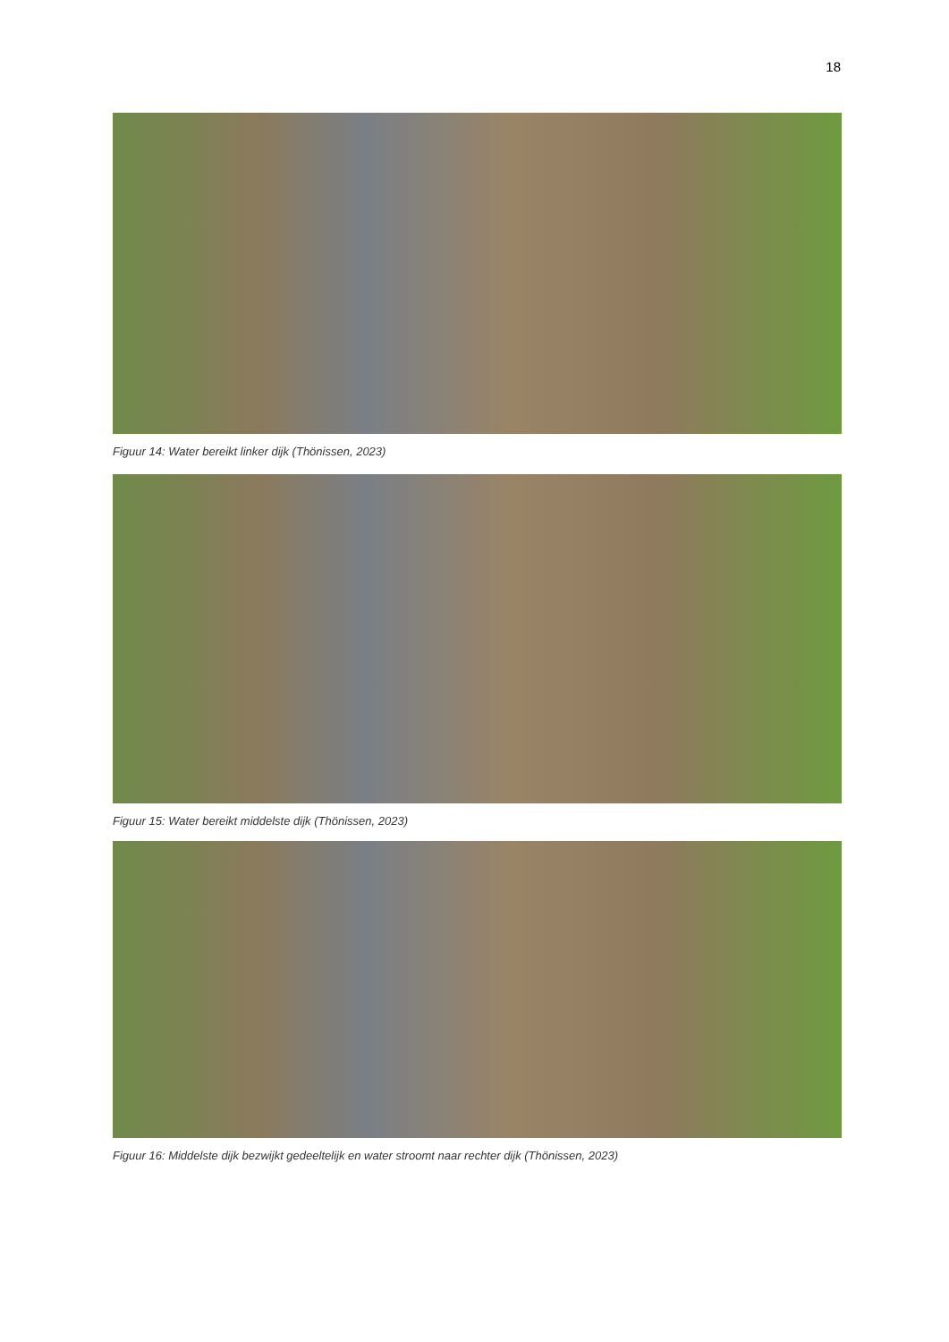18
Figuur 14: Water bereikt linker dijk (Thönissen, 2023)
Figuur 15: Water bereikt middelste dijk (Thönissen, 2023)
Figuur 16: Middelste dijk bezwijkt gedeeltelijk en water stroomt naar rechter dijk (Thönissen, 2023)